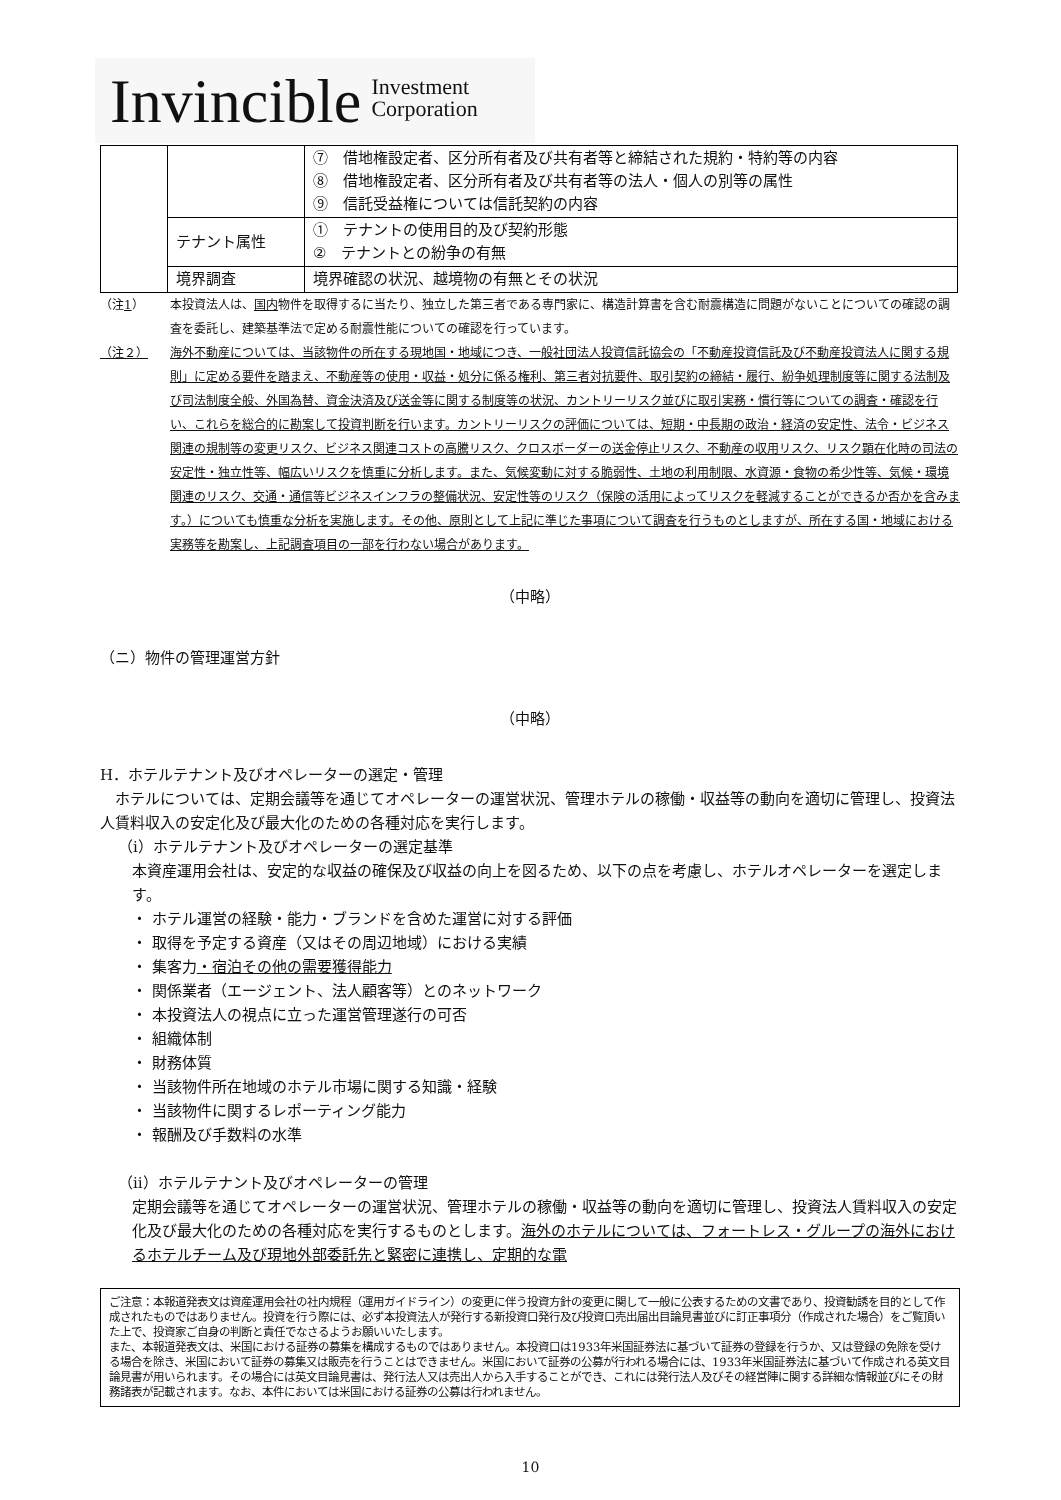Invincible Investment
Corporation
| | | ⑦ 借地権設定者、区分所有者及び共有者等と締結された規約・特約等の内容 ⑧ 借地権設定者、区分所有者及び共有者等の法人・個人の別等の属性 ⑨ 信託受益権については信託契約の内容 |
| | テナント属性 | ① テナントの使用目的及び契約形態 ② テナントとの紛争の有無 |
| | 境界調査 | 境界確認の状況、越境物の有無とその状況 |
（注1） 本投資法人は、国内物件を取得するに当たり、独立した第三者である専門家に、構造計算書を含む耐震構造に問題がないことについての確認の調査を委託し、建築基準法で定める耐震性能についての確認を行っています。
（注２） 海外不動産については、当該物件の所在する現地国・地域につき、一般社団法人投資信託協会の「不動産投資信託及び不動産投資法人に関する規則」に定める要件を踏まえ、不動産等の使用・収益・処分に係る権利、第三者対抗要件、取引契約の締結・履行、紛争処理制度等に関する法制及び司法制度全般、外国為替、資金決済及び送金等に関する制度等の状況、カントリーリスク並びに取引実務・慣行等についての調査・確認を行い、これらを総合的に勘案して投資判断を行います。カントリーリスクの評価については、短期・中長期の政治・経済の安定性、法令・ビジネス関連の規制等の変更リスク、ビジネス関連コストの高騰リスク、クロスボーダーの送金停止リスク、不動産の収用リスク、リスク顕在化時の司法の安定性・独立性等、幅広いリスクを慎重に分析します。また、気候変動に対する脆弱性、土地の利用制限、水資源・食物の希少性等、気候・環境関連のリスク、交通・通信等ビジネスインフラの整備状況、安定性等のリスク（保険の活用によってリスクを軽減することができるか否かを含みます。）についても慎重な分析を実施します。その他、原則として上記に準じた事項について調査を行うものとしますが、所在する国・地域における実務等を勘案し、上記調査項目の一部を行わない場合があります。
（中略）
（ニ）物件の管理運営方針
（中略）
H．ホテルテナント及びオペレーターの選定・管理
　ホテルについては、定期会議等を通じてオペレーターの運営状況、管理ホテルの稼働・収益等の動向を適切に管理し、投資法人賃料収入の安定化及び最大化のための各種対応を実行します。
（ⅰ）ホテルテナント及びオペレーターの選定基準
本資産運用会社は、安定的な収益の確保及び収益の向上を図るため、以下の点を考慮し、ホテルオペレーターを選定します。
・ ホテル運営の経験・能力・ブランドを含めた運営に対する評価
・ 取得を予定する資産（又はその周辺地域）における実績
・ 集客力・宿泊その他の需要獲得能力
・ 関係業者（エージェント、法人顧客等）とのネットワーク
・ 本投資法人の視点に立った運営管理遂行の可否
・ 組織体制
・ 財務体質
・ 当該物件所在地域のホテル市場に関する知識・経験
・ 当該物件に関するレポーティング能力
・ 報酬及び手数料の水準
（ⅱ）ホテルテナント及びオペレーターの管理
定期会議等を通じてオペレーターの運営状況、管理ホテルの稼働・収益等の動向を適切に管理し、投資法人賃料収入の安定化及び最大化のための各種対応を実行するものとします。海外のホテルについては、フォートレス・グループの海外におけるホテルチーム及び現地外部委託先と緊密に連携し、定期的な電
ご注意：本報道発表文は資産運用会社の社内規程（運用ガイドライン）の変更に伴う投資方針の変更に関して一般に公表するための文書であり、投資勧誘を目的として作成されたものではありません。投資を行う際には、必ず本投資法人が発行する新投資口発行及び投資口売出届出目論見書並びに訂正事項分（作成された場合）をご覧頂いた上で、投資家ご自身の判断と責任でなさるようお願いいたします。
また、本報道発表文は、米国における証券の募集を構成するものではありません。本投資口は1933年米国証券法に基づいて証券の登録を行うか、又は登録の免除を受ける場合を除き、米国において証券の募集又は販売を行うことはできません。米国において証券の公募が行われる場合には、1933年米国証券法に基づいて作成される英文目論見書が用いられます。その場合には英文目論見書は、発行法人又は売出人から入手することができ、これには発行法人及びその経営陣に関する詳細な情報並びにその財務諸表が記載されます。なお、本件においては米国における証券の公募は行われません。
10